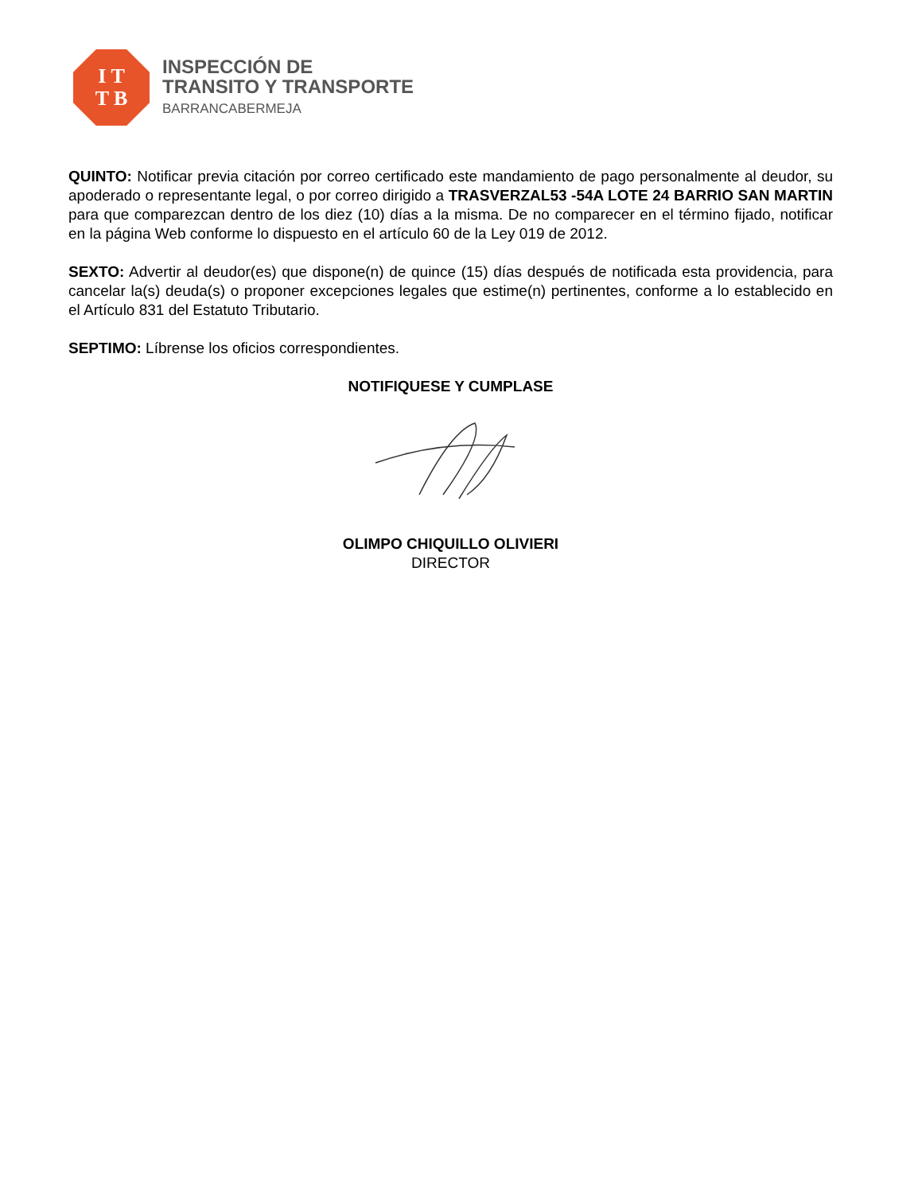I T
T B
INSPECCIÓN DE
TRANSITO Y TRANSPORTE
BARRANCABERMEJA
QUINTO: Notificar previa citación por correo certificado este mandamiento de pago personalmente al deudor, su apoderado o representante legal, o por correo dirigido a TRASVERZAL53 -54A LOTE 24 BARRIO SAN MARTIN para que comparezcan dentro de los diez (10) días a la misma. De no comparecer en el término fijado, notificar en la página Web conforme lo dispuesto en el artículo 60 de la Ley 019 de 2012.
SEXTO: Advertir al deudor(es) que dispone(n) de quince (15) días después de notificada esta providencia, para cancelar la(s) deuda(s) o proponer excepciones legales que estime(n) pertinentes, conforme a lo establecido en el Artículo 831 del Estatuto Tributario.
SEPTIMO: Líbrense los oficios correspondientes.
NOTIFIQUESE Y CUMPLASE
OLIMPO CHIQUILLO OLIVIERI
DIRECTOR